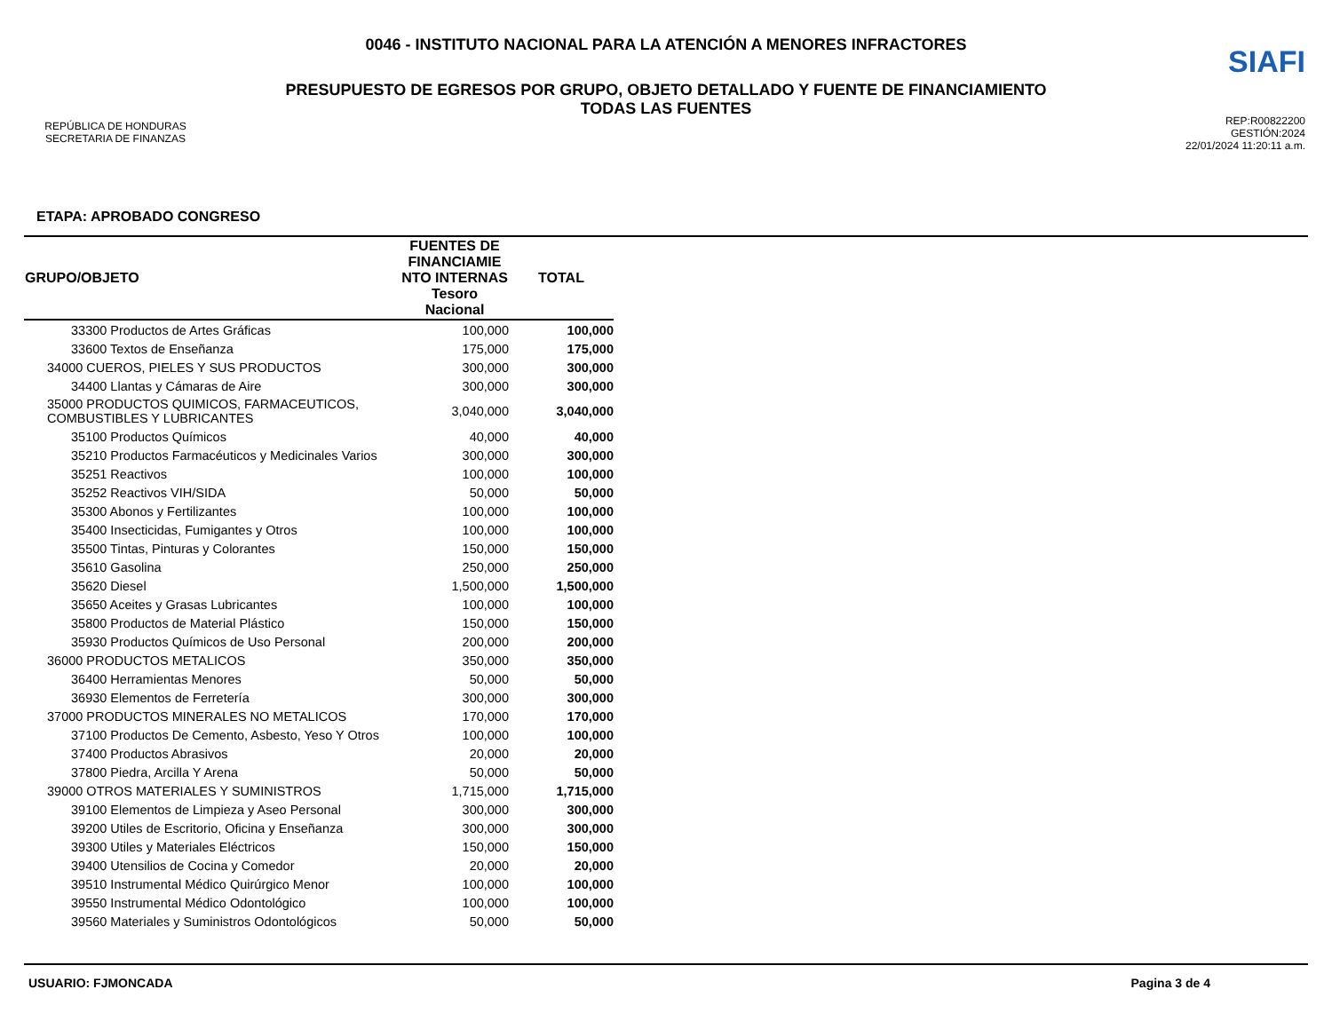REPÚBLICA DE HONDURAS
SECRETARIA DE FINANZAS
0046 - INSTITUTO NACIONAL PARA LA ATENCIÓN A MENORES INFRACTORES
PRESUPUESTO DE EGRESOS POR GRUPO, OBJETO DETALLADO Y FUENTE DE FINANCIAMIENTO
TODAS LAS FUENTES
SIAFI
REP:R00822200
GESTIÓN:2024
22/01/2024 11:20:11 a.m.
ETAPA: APROBADO CONGRESO
| GRUPO/OBJETO | FUENTES DE FINANCIAMIE NTO INTERNAS Tesoro Nacional | TOTAL |
| --- | --- | --- |
| 33300 Productos de Artes Gráficas | 100,000 | 100,000 |
| 33600 Textos de Enseñanza | 175,000 | 175,000 |
| 34000 CUEROS, PIELES Y SUS PRODUCTOS | 300,000 | 300,000 |
| 34400 Llantas y Cámaras de Aire | 300,000 | 300,000 |
| 35000 PRODUCTOS QUIMICOS, FARMACEUTICOS, COMBUSTIBLES Y LUBRICANTES | 3,040,000 | 3,040,000 |
| 35100 Productos Químicos | 40,000 | 40,000 |
| 35210 Productos Farmacéuticos y Medicinales Varios | 300,000 | 300,000 |
| 35251 Reactivos | 100,000 | 100,000 |
| 35252 Reactivos VIH/SIDA | 50,000 | 50,000 |
| 35300 Abonos y Fertilizantes | 100,000 | 100,000 |
| 35400 Insecticidas, Fumigantes y Otros | 100,000 | 100,000 |
| 35500 Tintas, Pinturas y Colorantes | 150,000 | 150,000 |
| 35610 Gasolina | 250,000 | 250,000 |
| 35620 Diesel | 1,500,000 | 1,500,000 |
| 35650 Aceites y Grasas Lubricantes | 100,000 | 100,000 |
| 35800 Productos de Material Plástico | 150,000 | 150,000 |
| 35930 Productos Químicos de Uso Personal | 200,000 | 200,000 |
| 36000 PRODUCTOS METALICOS | 350,000 | 350,000 |
| 36400 Herramientas Menores | 50,000 | 50,000 |
| 36930 Elementos de Ferretería | 300,000 | 300,000 |
| 37000 PRODUCTOS MINERALES NO METALICOS | 170,000 | 170,000 |
| 37100 Productos De Cemento, Asbesto, Yeso Y Otros | 100,000 | 100,000 |
| 37400 Productos Abrasivos | 20,000 | 20,000 |
| 37800 Piedra, Arcilla Y Arena | 50,000 | 50,000 |
| 39000 OTROS MATERIALES Y SUMINISTROS | 1,715,000 | 1,715,000 |
| 39100 Elementos de Limpieza y Aseo Personal | 300,000 | 300,000 |
| 39200 Utiles de Escritorio, Oficina y Enseñanza | 300,000 | 300,000 |
| 39300 Utiles y Materiales Eléctricos | 150,000 | 150,000 |
| 39400 Utensilios de Cocina y Comedor | 20,000 | 20,000 |
| 39510 Instrumental Médico Quirúrgico Menor | 100,000 | 100,000 |
| 39550 Instrumental Médico Odontológico | 100,000 | 100,000 |
| 39560 Materiales y Suministros Odontológicos | 50,000 | 50,000 |
USUARIO: FJMONCADA Pagina 3 de 4